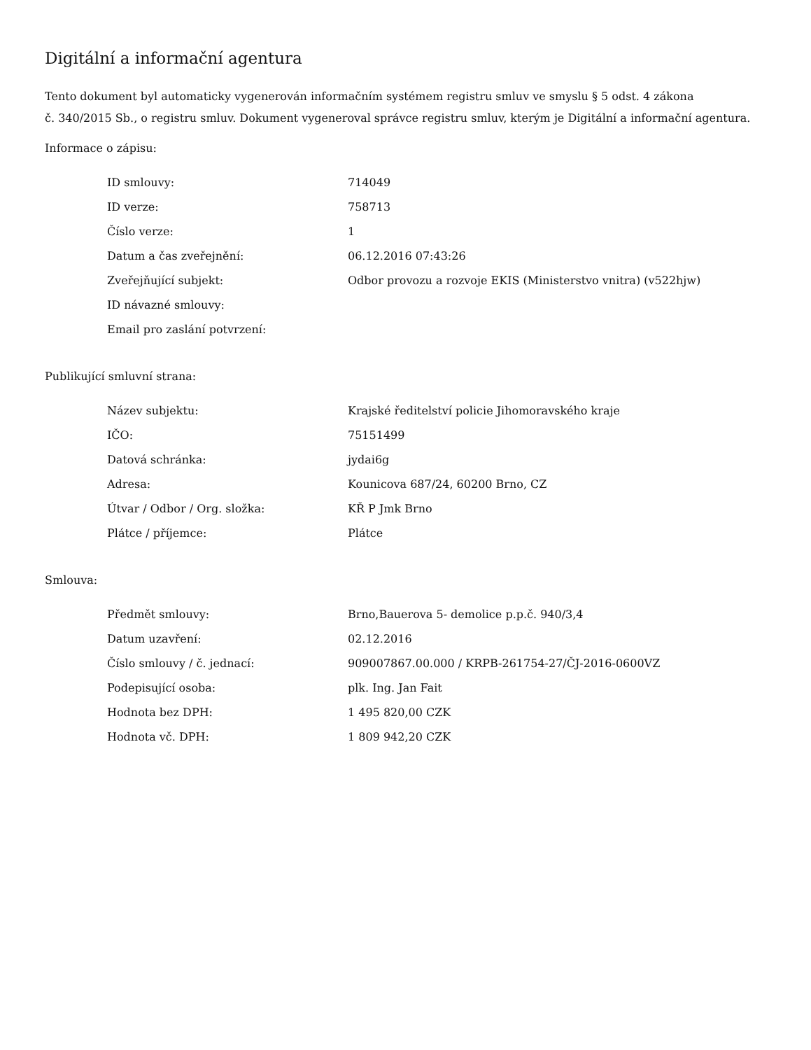Digitální a informační agentura
Tento dokument byl automaticky vygenerován informačním systémem registru smluv ve smyslu § 5 odst. 4 zákona
č. 340/2015 Sb., o registru smluv. Dokument vygeneroval správce registru smluv, kterým je Digitální a informační agentura.
Informace o zápisu:
| ID smlouvy: | 714049 |
| ID verze: | 758713 |
| Číslo verze: | 1 |
| Datum a čas zveřejnění: | 06.12.2016 07:43:26 |
| Zveřejňující subjekt: | Odbor provozu a rozvoje EKIS (Ministerstvo vnitra) (v522hjw) |
| ID návazné smlouvy: | |
| Email pro zaslání potvrzení: | |
Publikující smluvní strana:
| Název subjektu: | Krajské ředitelství policie Jihomoravského kraje |
| IČO: | 75151499 |
| Datová schránka: | jydai6g |
| Adresa: | Kounicova 687/24, 60200 Brno, CZ |
| Útvar / Odbor / Org. složka: | KŘ P Jmk Brno |
| Plátce / příjemce: | Plátce |
Smlouva:
| Předmět smlouvy: | Brno,Bauerova 5- demolice p.p.č. 940/3,4 |
| Datum uzavření: | 02.12.2016 |
| Číslo smlouvy / č. jednací: | 909007867.00.000 / KRPB-261754-27/ČJ-2016-0600VZ |
| Podepisující osoba: | plk. Ing. Jan Fait |
| Hodnota bez DPH: | 1 495 820,00 CZK |
| Hodnota vč. DPH: | 1 809 942,20 CZK |